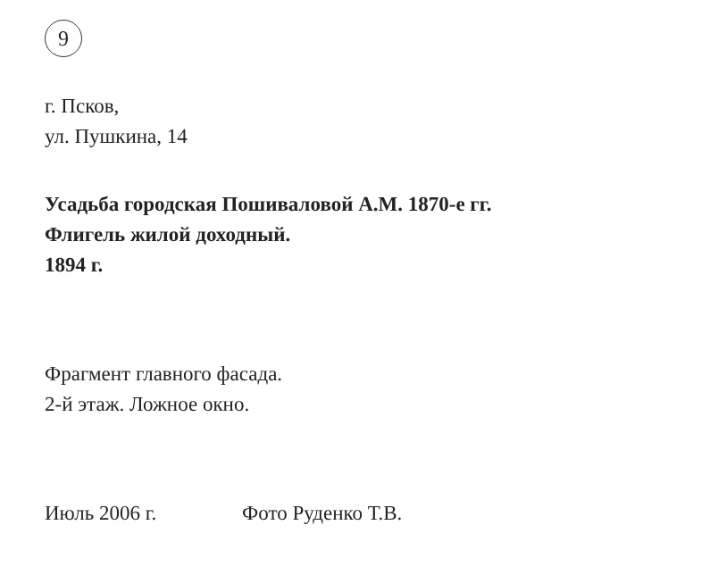9
г. Псков,
ул. Пушкина, 14
Усадьба городская Пошиваловой А.М. 1870-е гг.
Флигель жилой доходный.
1894 г.
Фрагмент главного фасада.
2-й этаж. Ложное окно.
Июль 2006 г. Фото Руденко Т.В.